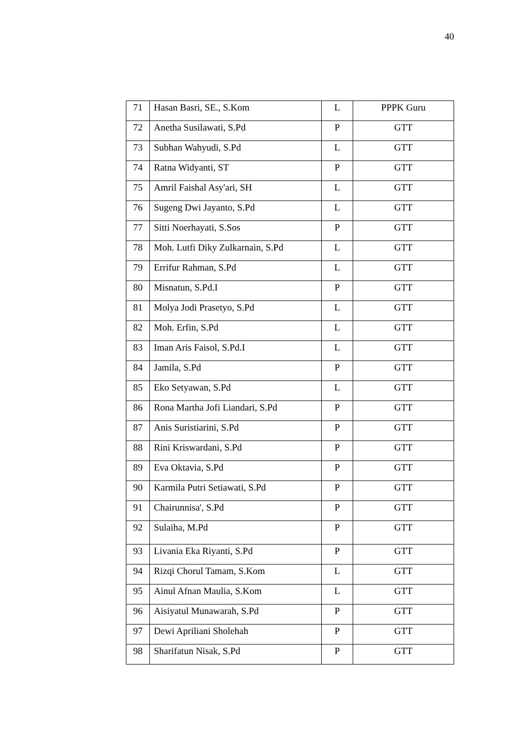40
| 71 | Hasan Basri, SE., S.Kom | L | PPPK Guru |
| 72 | Anetha Susilawati, S.Pd | P | GTT |
| 73 | Subhan Wahyudi, S.Pd | L | GTT |
| 74 | Ratna Widyanti, ST | P | GTT |
| 75 | Amril Faishal Asy'ari, SH | L | GTT |
| 76 | Sugeng Dwi Jayanto, S.Pd | L | GTT |
| 77 | Sitti Noerhayati, S.Sos | P | GTT |
| 78 | Moh. Lutfi Diky Zulkarnain, S.Pd | L | GTT |
| 79 | Errifur Rahman, S.Pd | L | GTT |
| 80 | Misnatun, S.Pd.I | P | GTT |
| 81 | Molya Jodi Prasetyo, S.Pd | L | GTT |
| 82 | Moh. Erfin, S.Pd | L | GTT |
| 83 | Iman Aris Faisol, S.Pd.I | L | GTT |
| 84 | Jamila, S.Pd | P | GTT |
| 85 | Eko Setyawan, S.Pd | L | GTT |
| 86 | Rona Martha Jofi Liandari, S.Pd | P | GTT |
| 87 | Anis Suristiarini, S.Pd | P | GTT |
| 88 | Rini Kriswardani, S.Pd | P | GTT |
| 89 | Eva Oktavia, S.Pd | P | GTT |
| 90 | Karmila Putri Setiawati, S.Pd | P | GTT |
| 91 | Chairunnisa', S.Pd | P | GTT |
| 92 | Sulaiha, M.Pd | P | GTT |
| 93 | Livania Eka Riyanti, S.Pd | P | GTT |
| 94 | Rizqi Chorul Tamam, S.Kom | L | GTT |
| 95 | Ainul Afnan Maulia, S.Kom | L | GTT |
| 96 | Aisiyatul Munawarah, S.Pd | P | GTT |
| 97 | Dewi Apriliani Sholehah | P | GTT |
| 98 | Sharifatun Nisak, S.Pd | P | GTT |